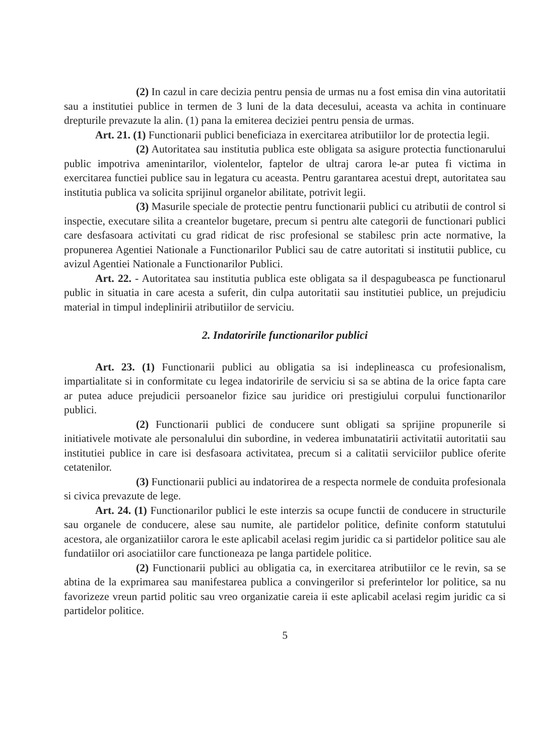(2) In cazul in care decizia pentru pensia de urmas nu a fost emisa din vina autoritatii sau a institutiei publice in termen de 3 luni de la data decesului, aceasta va achita in continuare drepturile prevazute la alin. (1) pana la emiterea deciziei pentru pensia de urmas.
Art. 21. (1) Functionarii publici beneficiaza in exercitarea atributiilor lor de protectia legii.
(2) Autoritatea sau institutia publica este obligata sa asigure protectia functionarului public impotriva amenintarilor, violentelor, faptelor de ultraj carora le-ar putea fi victima in exercitarea functiei publice sau in legatura cu aceasta. Pentru garantarea acestui drept, autoritatea sau institutia publica va solicita sprijinul organelor abilitate, potrivit legii.
(3) Masurile speciale de protectie pentru functionarii publici cu atributii de control si inspectie, executare silita a creantelor bugetare, precum si pentru alte categorii de functionari publici care desfasoara activitati cu grad ridicat de risc profesional se stabilesc prin acte normative, la propunerea Agentiei Nationale a Functionarilor Publici sau de catre autoritati si institutii publice, cu avizul Agentiei Nationale a Functionarilor Publici.
Art. 22. - Autoritatea sau institutia publica este obligata sa il despagubeasca pe functionarul public in situatia in care acesta a suferit, din culpa autoritatii sau institutiei publice, un prejudiciu material in timpul indeplinirii atributiilor de serviciu.
2. Indatoririle functionarilor publici
Art. 23. (1) Functionarii publici au obligatia sa isi indeplineasca cu profesionalism, impartialitate si in conformitate cu legea indatoririle de serviciu si sa se abtina de la orice fapta care ar putea aduce prejudicii persoanelor fizice sau juridice ori prestigiului corpului functionarilor publici.
(2) Functionarii publici de conducere sunt obligati sa sprijine propunerile si initiativele motivate ale personalului din subordine, in vederea imbunatatirii activitatii autoritatii sau institutiei publice in care isi desfasoara activitatea, precum si a calitatii serviciilor publice oferite cetatenilor.
(3) Functionarii publici au indatorirea de a respecta normele de conduita profesionala si civica prevazute de lege.
Art. 24. (1) Functionarilor publici le este interzis sa ocupe functii de conducere in structurile sau organele de conducere, alese sau numite, ale partidelor politice, definite conform statutului acestora, ale organizatiilor carora le este aplicabil acelasi regim juridic ca si partidelor politice sau ale fundatiilor ori asociatiilor care functioneaza pe langa partidele politice.
(2) Functionarii publici au obligatia ca, in exercitarea atributiilor ce le revin, sa se abtina de la exprimarea sau manifestarea publica a convingerilor si preferintelor lor politice, sa nu favorizeze vreun partid politic sau vreo organizatie careia ii este aplicabil acelasi regim juridic ca si partidelor politice.
5